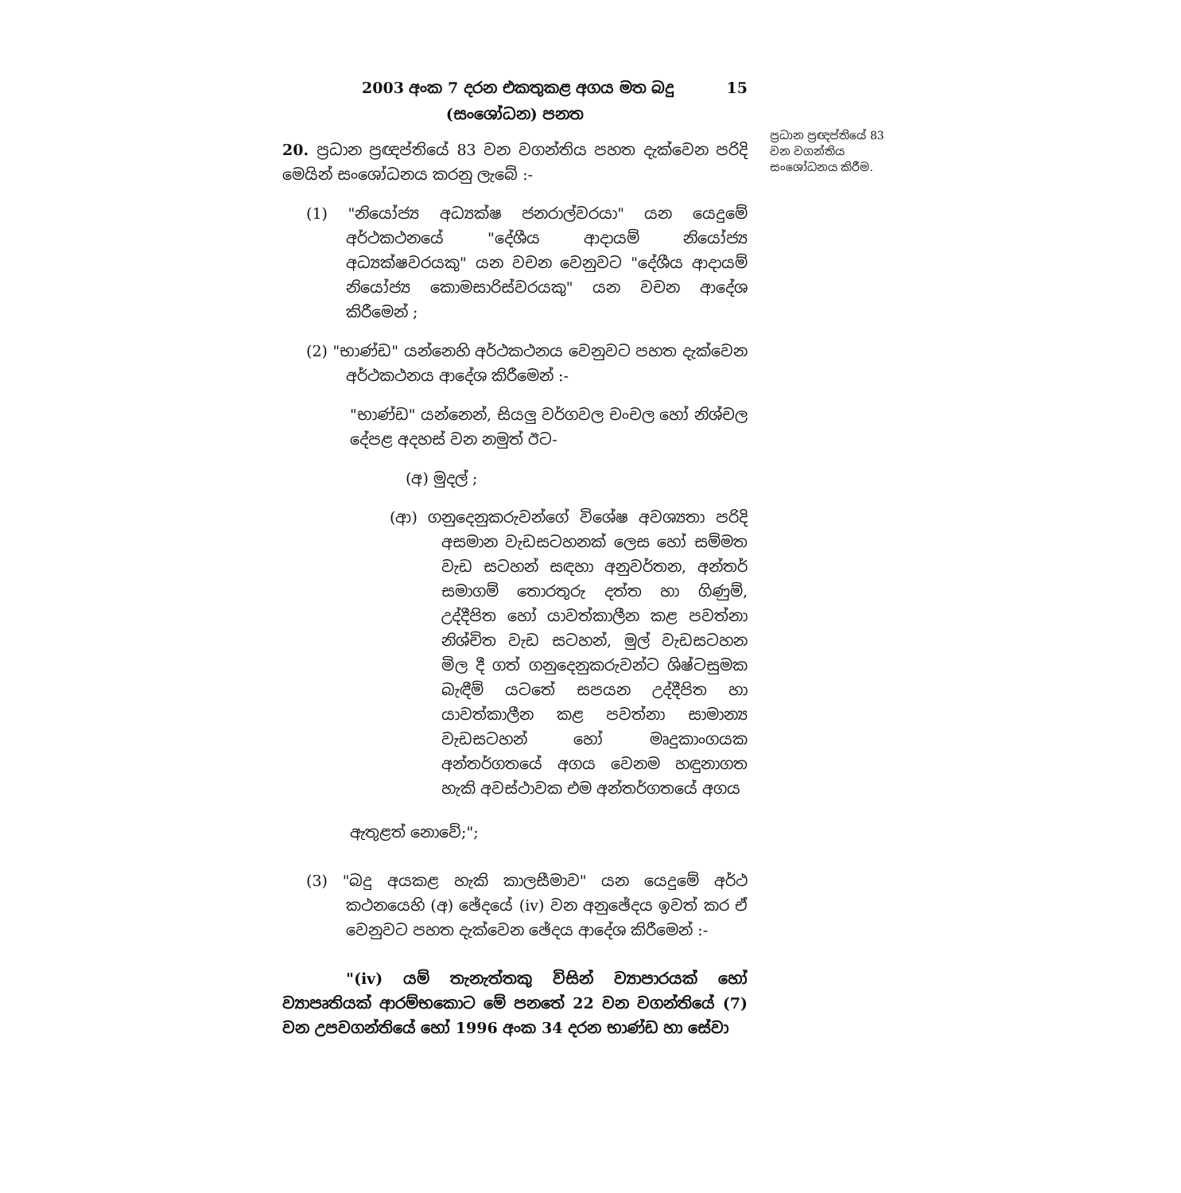2003 අංක 7 දරන එකතුකළ අගය මත බදු 15
(සංශෝධන) පනත
20. ප්‍රධාන ප්‍රඥප්තියේ 83 වන වගන්තිය පහත දැක්වෙන පරිදි මෙයින් සංශෝධනය කරනු ලැබේ :-
(1) "නියෝජ්‍ය අධ්‍යක්ෂ ජනරාල්වරයා" යන යෙදුමේ අර්ථකථනයේ "දේශීය ආදායම් නියෝජ්‍ය අධ්‍යක්ෂවරයකු" යන වචන වෙනුවට "දේශීය ආදායම් නියෝජ්‍ය කොමසාරිස්වරයකු" යන වචන ආදේශ කිරීමෙන් ;
(2) "භාණ්ඩ" යන්නෙහි අර්ථකථනය වෙනුවට පහත දැක්වෙන අර්ථකථනය ආදේශ කිරීමෙන් :-
"භාණ්ඩ" යන්නෙන්, සියලු වර්ගවල චංචල හෝ නිශ්චල දේපළ අදහස් වන නමුත් ඊට-
(අ) මුදල් ;
(ආ) ගනුදෙනුකරුවන්ගේ විශේෂ අවශ්‍යතා පරිදි අසමාන වැඩසටහනක් ලෙස හෝ සම්මත වැඩ සටහන් සඳහා අනුවර්තන, අන්තර් සමාගම් තොරතුරු දත්ත හා ගිණුම්, උද්දීපිත හෝ යාවත්කාලීන කළ පවත්නා නිශ්චිත වැඩ සටහන්, මුල් වැඩසටහන මිල දී ගත් ගනුදෙනුකරුවන්ට ශිෂ්ටසුමක බැඳීම් යටතේ සපයන උද්දීපිත හා යාවත්කාලීන කළ පවත්නා සාමාන්‍ය වැඩසටහන් හෝ මෘදුකාංගයක අන්තර්ගතයේ අගය වෙනම හඳුනාගත හැකි අවස්ථාවක එම අන්තර්ගතයේ අගය
ඇතුළත් නොවේ;";
(3) "බදු අයකළ හැකි කාලසීමාව" යන යෙදුමේ අර්ථ කථනයෙහි (අ) ඡේදයේ (iv) වන අනුඡේදය ඉවත් කර ඒ වෙනුවට පහත දැක්වෙන ඡේදය ආදේශ කිරීමෙන් :-
"(iv) යම් තැනැත්තකු විසින් ව්‍යාපාරයක් හෝ ව්‍යාපෘතියක් ආරම්භකොට මේ පනතේ 22 වන වගන්තියේ (7) වන උපවගන්තියේ හෝ 1996 අංක 34 දරන භාණ්ඩ හා සේවා
ප්‍රධාන ප්‍රඥප්තියේ 83 වන වගන්තිය සංශෝධනය කිරීම.